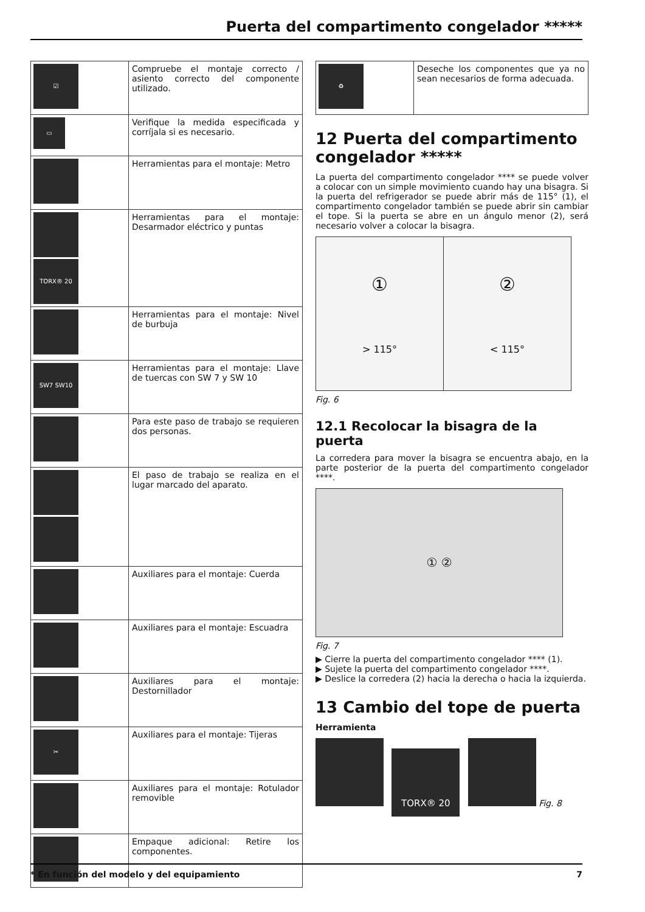Puerta del compartimento congelador *****
| ☑ | Compruebe el montaje correcto / asiento correcto del componente utilizado. |
| ▭ | Verifique la medida especificada y corríjala si es necesario. |
| | Herramientas para el montaje: Metro |
| TORX® 20 | Herramientas para el montaje: Desarmador eléctrico y puntas |
| | Herramientas para el montaje: Nivel de burbuja |
| SW7 SW10 | Herramientas para el montaje: Llave de tuercas con SW 7 y SW 10 |
| | Para este paso de trabajo se requieren dos personas. |
| | El paso de trabajo se realiza en el lugar marcado del aparato. |
| | Auxiliares para el montaje: Cuerda |
| | Auxiliares para el montaje: Escuadra |
| | Auxiliares para el montaje: Destornillador |
| ✂ | Auxiliares para el montaje: Tijeras |
| | Auxiliares para el montaje: Rotulador removible |
| | Empaque adicional: Retire los componentes. |
| ♻ | Deseche los componentes que ya no sean necesarios de forma adecuada. |
12 Puerta del compartimento congelador *****
La puerta del compartimento congelador **** se puede volver a colocar con un simple movimiento cuando hay una bisagra. Si la puerta del refrigerador se puede abrir más de 115° (1), el compartimento congelador también se puede abrir sin cambiar el tope. Si la puerta se abre en un ángulo menor (2), será necesario volver a colocar la bisagra.
①
> 115°
②
< 115°
Fig. 6
12.1 Recolocar la bisagra de la puerta
La corredera para mover la bisagra se encuentra abajo, en la parte posterior de la puerta del compartimento congelador ****.
① ②
Fig. 7
▶ Cierre la puerta del compartimento congelador **** (1).
▶ Sujete la puerta del compartimento congelador ****.
▶ Deslice la corredera (2) hacia la derecha o hacia la izquierda.
13 Cambio del tope de puerta
Herramienta
TORX® 20 Fig. 8
* En función del modelo y del equipamiento 7